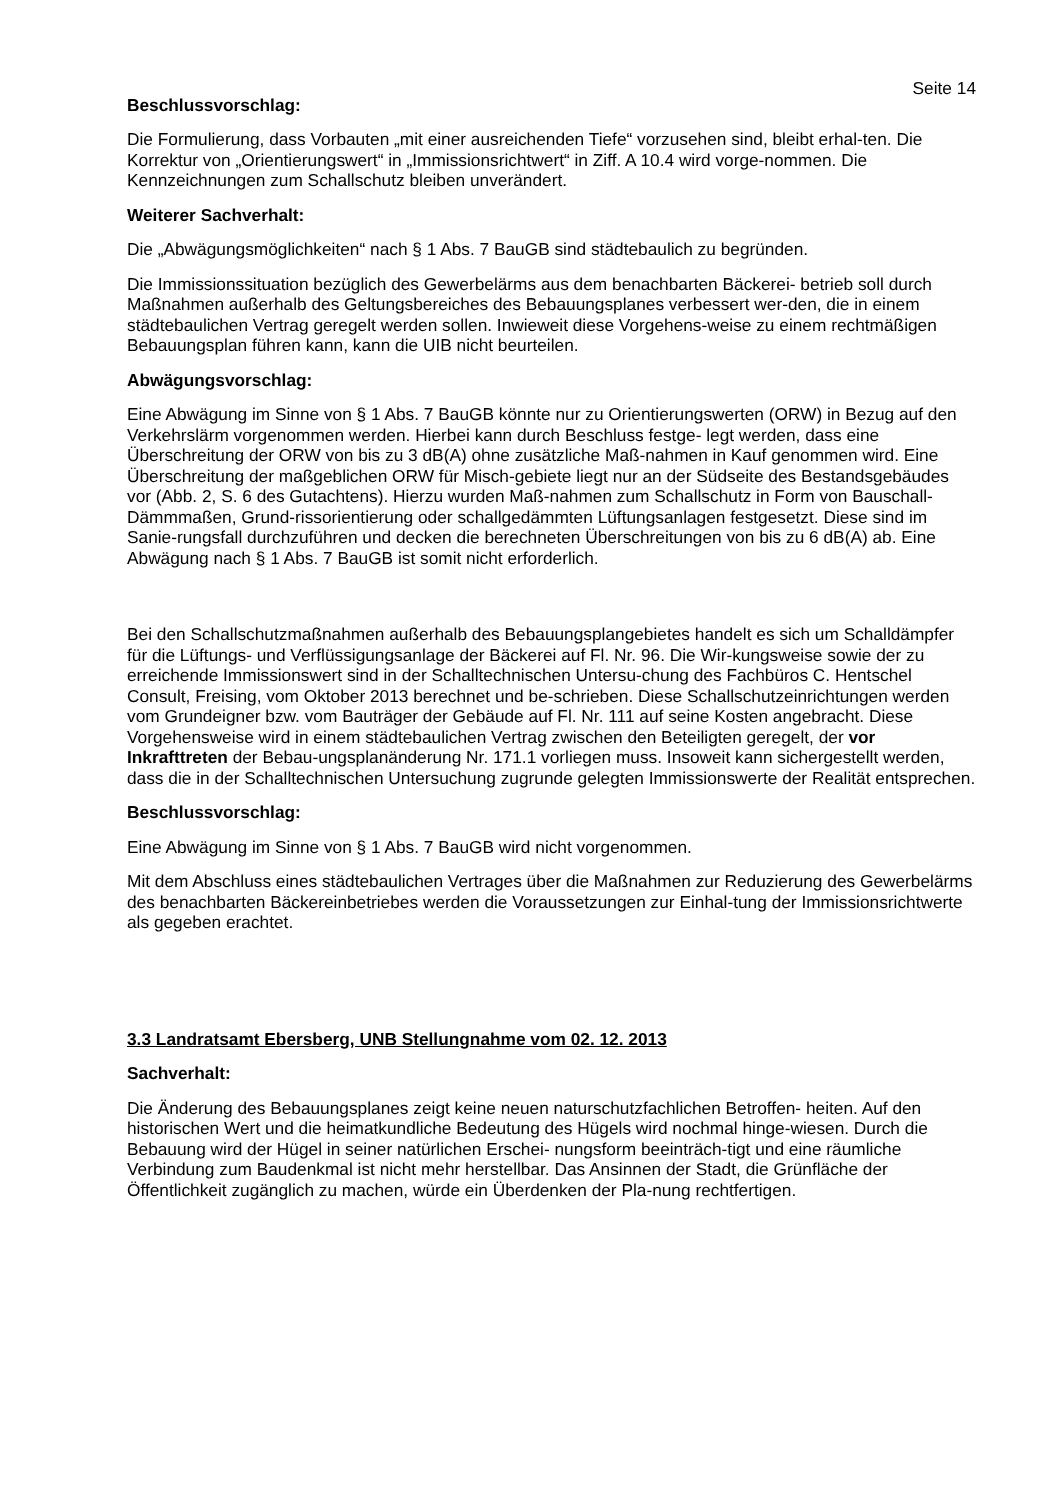Seite 14
Beschlussvorschlag:
Die Formulierung, dass Vorbauten „mit einer ausreichenden Tiefe“ vorzusehen sind, bleibt erhal-ten. Die Korrektur von „Orientierungswert“ in „Immissionsrichtwert“ in Ziff. A 10.4 wird vorge-nommen. Die Kennzeichnungen zum Schallschutz bleiben unverändert.
Weiterer Sachverhalt:
Die „Abwägungsmöglichkeiten“ nach § 1 Abs. 7 BauGB sind städtebaulich zu begründen.
Die Immissionssituation bezüglich des Gewerbelärms aus dem benachbarten Bäckerei- betrieb soll durch Maßnahmen außerhalb des Geltungsbereiches des Bebauungsplanes verbessert wer-den, die in einem städtebaulichen Vertrag geregelt werden sollen. Inwieweit diese Vorgehens-weise zu einem rechtmäßigen Bebauungsplan führen kann, kann die UIB nicht beurteilen.
Abwägungsvorschlag:
Eine Abwägung im Sinne von § 1 Abs. 7 BauGB könnte nur zu Orientierungswerten (ORW) in Bezug auf den Verkehrslärm vorgenommen werden. Hierbei kann durch Beschluss festge- legt werden, dass eine Überschreitung der ORW von bis zu 3 dB(A) ohne zusätzliche Maß-nahmen in Kauf genommen wird. Eine Überschreitung der maßgeblichen ORW für Misch-gebiete liegt nur an der Südseite des Bestandsgebäudes vor (Abb. 2, S. 6 des Gutachtens). Hierzu wurden Maß-nahmen zum Schallschutz in Form von Bauschall-Dämmmaßen, Grund-rissorientierung oder schallgedämmten Lüftungsanlagen festgesetzt. Diese sind im Sanie-rungsfall durchzuführen und decken die berechneten Überschreitungen von bis zu 6 dB(A) ab. Eine Abwägung nach § 1 Abs. 7 BauGB ist somit nicht erforderlich.
Bei den Schallschutzmaßnahmen außerhalb des Bebauungsplangebietes handelt es sich um Schalldämpfer für die Lüftungs- und Verflüssigungsanlage der Bäckerei auf Fl. Nr. 96. Die Wir-kungsweise sowie der zu erreichende Immissionswert sind in der Schalltechnischen Untersu-chung des Fachbüros C. Hentschel Consult, Freising, vom Oktober 2013 berechnet und be-schrieben. Diese Schallschutzeinrichtungen werden vom Grundeigner bzw. vom Bauträger der Gebäude auf Fl. Nr. 111 auf seine Kosten angebracht. Diese Vorgehensweise wird in einem städtebaulichen Vertrag zwischen den Beteiligten geregelt, der vor Inkrafttreten der Bebau-ungsplanänderung Nr. 171.1 vorliegen muss. Insoweit kann sichergestellt werden, dass die in der Schalltechnischen Untersuchung zugrunde gelegten Immissionswerte der Realität entsprechen.
Beschlussvorschlag:
Eine Abwägung im Sinne von § 1 Abs. 7 BauGB wird nicht vorgenommen.
Mit dem Abschluss eines städtebaulichen Vertrages über die Maßnahmen zur Reduzierung des Gewerbelärms des benachbarten Bäckereinbetriebes werden die Voraussetzungen zur Einhal-tung der Immissionsrichtwerte als gegeben erachtet.
3.3 Landratsamt Ebersberg, UNB Stellungnahme vom 02. 12. 2013
Sachverhalt:
Die Änderung des Bebauungsplanes zeigt keine neuen naturschutzfachlichen Betroffen- heiten. Auf den historischen Wert und die heimatkundliche Bedeutung des Hügels wird nochmal hinge-wiesen. Durch die Bebauung wird der Hügel in seiner natürlichen Erschei- nungsform beeinträch-tigt und eine räumliche Verbindung zum Baudenkmal ist nicht mehr herstellbar. Das Ansinnen der Stadt, die Grünfläche der Öffentlichkeit zugänglich zu machen, würde ein Überdenken der Pla-nung rechtfertigen.